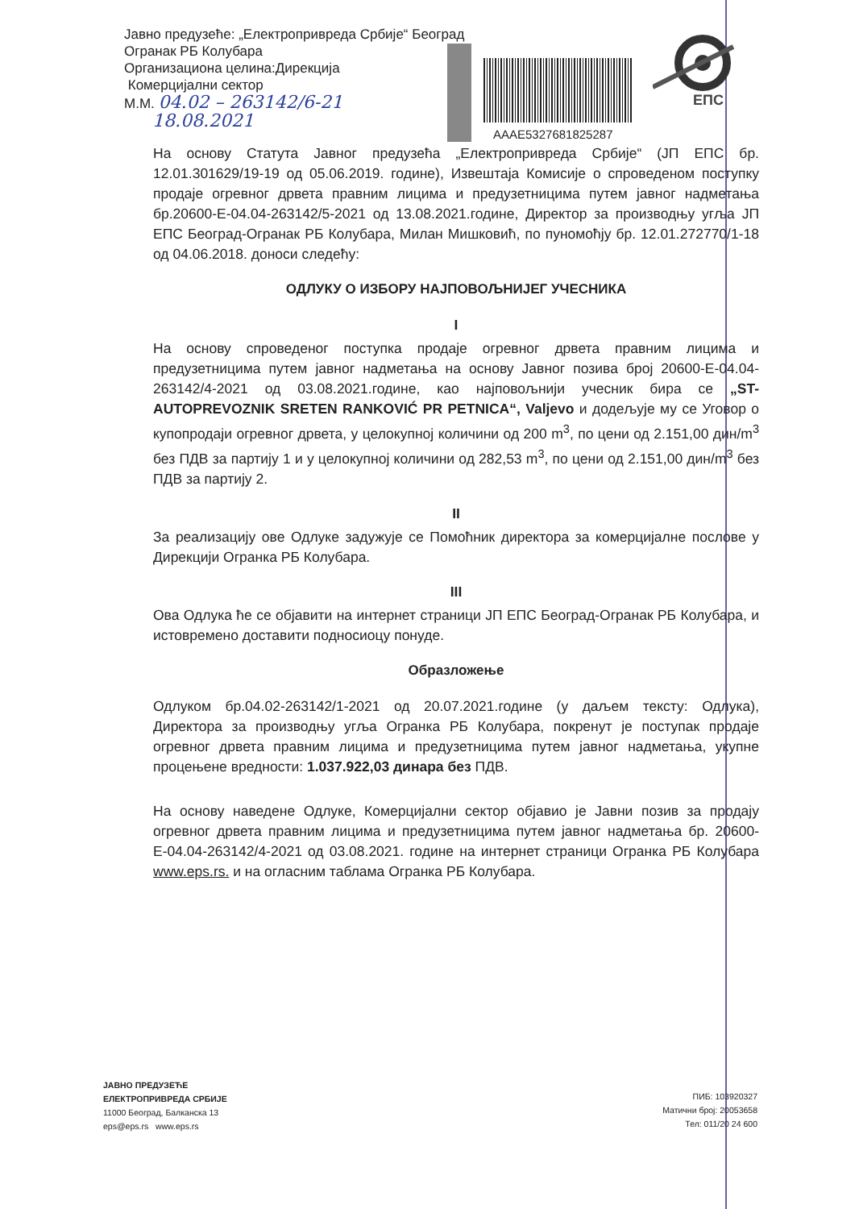Јавно предузеће: „Електропривреда Србије“ Београд
Огранак РБ Колубара
Организациона целина:Дирекција
Комерцијални сектор
М.М. 04.02 – 263142/6-21
18.08.2021
AAAE5327681825287
ЕПС
На основу Статута Јавног предузећа „Електропривреда Србије“ (ЈП ЕПС бр. 12.01.301629/19-19 од 05.06.2019. године), Извештаја Комисије о спроведеном поступку продаје огревног дрвета правним лицима и предузетницима путем јавног надметања бр.20600-Е-04.04-263142/5-2021 од 13.08.2021.године, Директор за производњу угља ЈП ЕПС Београд-Огранак РБ Колубара, Милан Мишковић, по пуномоћју бр. 12.01.272770/1-18 од 04.06.2018. доноси следећу:
ОДЛУКУ О ИЗБОРУ НАЈПОВОЉНИЈЕГ УЧЕСНИКА
I
На основу спроведеног поступка продаје огревног дрвета правним лицима и предузетницима путем јавног надметања на основу Јавног позива број 20600-Е-04.04-263142/4-2021 од 03.08.2021.године, као најповољнији учесник бира се „ST-AUTOPREVOZNIK SRETEN RANKOVIĆ PR PETNICA“, Valjevo и додељује му се Уговор о купопродаји огревног дрвета, у целокупној количини од 200 m<sup>3</sup>, по цени од 2.151,00 дин/m<sup>3</sup> без ПДВ за партију 1 и у целокупној количини од 282,53 m<sup>3</sup>, по цени од 2.151,00 дин/m<sup>3</sup> без ПДВ за партију 2.
II
За реализацију ове Одлуке задужује се Помоћник директора за комерцијалне послове у Дирекцији Огранка РБ Колубара.
III
Ова Одлука ће се објавити на интернет страници ЈП ЕПС Београд-Огранак РБ Колубара, и истовремено доставити подносиоцу понуде.
Образложење
Одлуком бр.04.02-263142/1-2021 од 20.07.2021.године (у даљем тексту: Одлука), Директора за производњу угља Огранка РБ Колубара, покренут је поступак продаје огревног дрвета правним лицима и предузетницима путем јавног надметања, укупне процењене вредности: 1.037.922,03 динара без ПДВ.
На основу наведене Одлуке, Комерцијални сектор објавио је Јавни позив за продају огревног дрвета правним лицима и предузетницима путем јавног надметања бр. 20600-Е-04.04-263142/4-2021 од 03.08.2021. године на интернет страници Огранка РБ Колубара www.eps.rs. и на огласним таблама Огранка РБ Колубара.
ЈАВНО ПРЕДУЗЕЋЕ
ЕЛЕКТРОПРИВРЕДА СРБИЈЕ
11000 Београд, Балканска 13
eps@eps.rs www.eps.rs
ПИБ: 103920327
Матични број: 20053658
Тел: 011/20 24 600